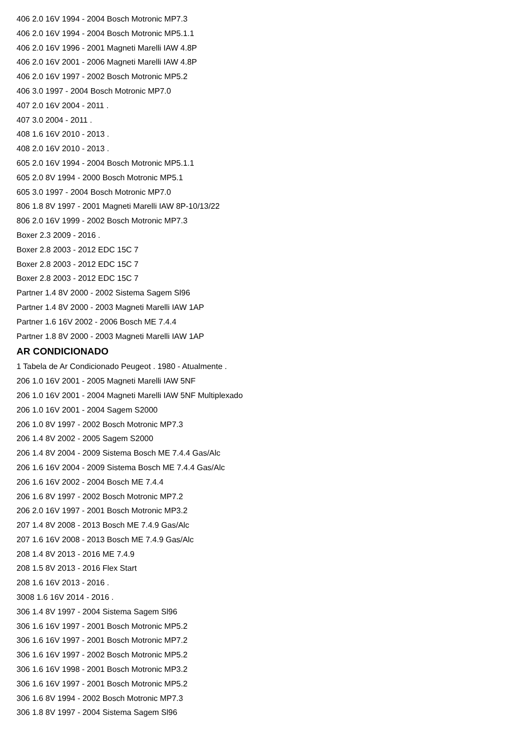406 2.0 16V 1994 - 2004 Bosch Motronic MP7.3
406 2.0 16V 1994 - 2004 Bosch Motronic MP5.1.1
406 2.0 16V 1996 - 2001 Magneti Marelli IAW 4.8P
406 2.0 16V 2001 - 2006 Magneti Marelli IAW 4.8P
406 2.0 16V 1997 - 2002 Bosch Motronic MP5.2
406 3.0 1997 - 2004 Bosch Motronic MP7.0
407 2.0 16V 2004 - 2011 .
407 3.0 2004 - 2011 .
408 1.6 16V 2010 - 2013 .
408 2.0 16V 2010 - 2013 .
605 2.0 16V 1994 - 2004 Bosch Motronic MP5.1.1
605 2.0 8V 1994 - 2000 Bosch Motronic MP5.1
605 3.0 1997 - 2004 Bosch Motronic MP7.0
806 1.8 8V 1997 - 2001 Magneti Marelli IAW 8P-10/13/22
806 2.0 16V 1999 - 2002 Bosch Motronic MP7.3
Boxer 2.3 2009 - 2016 .
Boxer 2.8 2003 - 2012 EDC 15C 7
Boxer 2.8 2003 - 2012 EDC 15C 7
Boxer 2.8 2003 - 2012 EDC 15C 7
Partner 1.4 8V 2000 - 2002 Sistema Sagem Sl96
Partner 1.4 8V 2000 - 2003 Magneti Marelli IAW 1AP
Partner 1.6 16V 2002 - 2006 Bosch ME 7.4.4
Partner 1.8 8V 2000 - 2003 Magneti Marelli IAW 1AP
AR CONDICIONADO
1 Tabela de Ar Condicionado Peugeot . 1980 - Atualmente .
206 1.0 16V 2001 - 2005 Magneti Marelli IAW 5NF
206 1.0 16V 2001 - 2004 Magneti Marelli IAW 5NF Multiplexado
206 1.0 16V 2001 - 2004 Sagem S2000
206 1.0 8V 1997 - 2002 Bosch Motronic MP7.3
206 1.4 8V 2002 - 2005 Sagem S2000
206 1.4 8V 2004 - 2009 Sistema Bosch ME 7.4.4 Gas/Alc
206 1.6 16V 2004 - 2009 Sistema Bosch ME 7.4.4 Gas/Alc
206 1.6 16V 2002 - 2004 Bosch ME 7.4.4
206 1.6 8V 1997 - 2002 Bosch Motronic MP7.2
206 2.0 16V 1997 - 2001 Bosch Motronic MP3.2
207 1.4 8V 2008 - 2013 Bosch ME 7.4.9 Gas/Alc
207 1.6 16V 2008 - 2013 Bosch ME 7.4.9 Gas/Alc
208 1.4 8V 2013 - 2016 ME 7.4.9
208 1.5 8V 2013 - 2016 Flex Start
208 1.6 16V 2013 - 2016 .
3008 1.6 16V 2014 - 2016 .
306 1.4 8V 1997 - 2004 Sistema Sagem Sl96
306 1.6 16V 1997 - 2001 Bosch Motronic MP5.2
306 1.6 16V 1997 - 2001 Bosch Motronic MP7.2
306 1.6 16V 1997 - 2002 Bosch Motronic MP5.2
306 1.6 16V 1998 - 2001 Bosch Motronic MP3.2
306 1.6 16V 1997 - 2001 Bosch Motronic MP5.2
306 1.6 8V 1994 - 2002 Bosch Motronic MP7.3
306 1.8 8V 1997 - 2004 Sistema Sagem Sl96